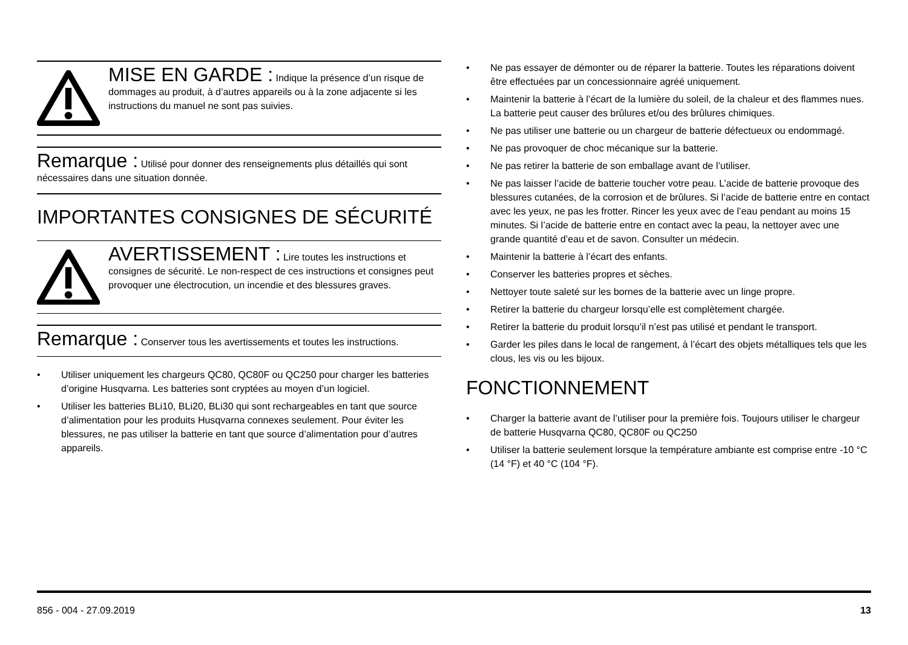MISE EN GARDE : Indique la présence d’un risque de dommages au produit, à d’autres appareils ou à la zone adjacente si les instructions du manuel ne sont pas suivies.
Remarque : Utilisé pour donner des renseignements plus détaillés qui sont nécessaires dans une situation donnée.
IMPORTANTES CONSIGNES DE SÉCURITÉ
AVERTISSEMENT : Lire toutes les instructions et consignes de sécurité. Le non-respect de ces instructions et consignes peut provoquer une électrocution, un incendie et des blessures graves.
Remarque : Conserver tous les avertissements et toutes les instructions.
• Utiliser uniquement les chargeurs QC80, QC80F ou QC250 pour charger les batteries d’origine Husqvarna. Les batteries sont cryptées au moyen d’un logiciel.
• Utiliser les batteries BLi10, BLi20, BLi30 qui sont rechargeables en tant que source d’alimentation pour les produits Husqvarna connexes seulement. Pour éviter les blessures, ne pas utiliser la batterie en tant que source d’alimentation pour d’autres appareils.
• Ne pas essayer de démonter ou de réparer la batterie. Toutes les réparations doivent être effectuées par un concessionnaire agréé uniquement.
• Maintenir la batterie à l’écart de la lumière du soleil, de la chaleur et des flammes nues. La batterie peut causer des brûlures et/ou des brûlures chimiques.
• Ne pas utiliser une batterie ou un chargeur de batterie défectueux ou endommagé.
• Ne pas provoquer de choc mécanique sur la batterie.
• Ne pas retirer la batterie de son emballage avant de l’utiliser.
• Ne pas laisser l’acide de batterie toucher votre peau. L’acide de batterie provoque des blessures cutanées, de la corrosion et de brûlures. Si l’acide de batterie entre en contact avec les yeux, ne pas les frotter. Rincer les yeux avec de l’eau pendant au moins 15 minutes. Si l’acide de batterie entre en contact avec la peau, la nettoyer avec une grande quantité d’eau et de savon. Consulter un médecin.
• Maintenir la batterie à l’écart des enfants.
• Conserver les batteries propres et sèches.
• Nettoyer toute saleté sur les bornes de la batterie avec un linge propre.
• Retirer la batterie du chargeur lorsqu’elle est complètement chargée.
• Retirer la batterie du produit lorsqu’il n’est pas utilisé et pendant le transport.
• Garder les piles dans le local de rangement, à l’écart des objets métalliques tels que les clous, les vis ou les bijoux.
FONCTIONNEMENT
• Charger la batterie avant de l’utiliser pour la première fois. Toujours utiliser le chargeur de batterie Husqvarna QC80, QC80F ou QC250
• Utiliser la batterie seulement lorsque la température ambiante est comprise entre -10 °C (14 °F) et 40 °C (104 °F).
856 - 004 - 27.09.2019 13